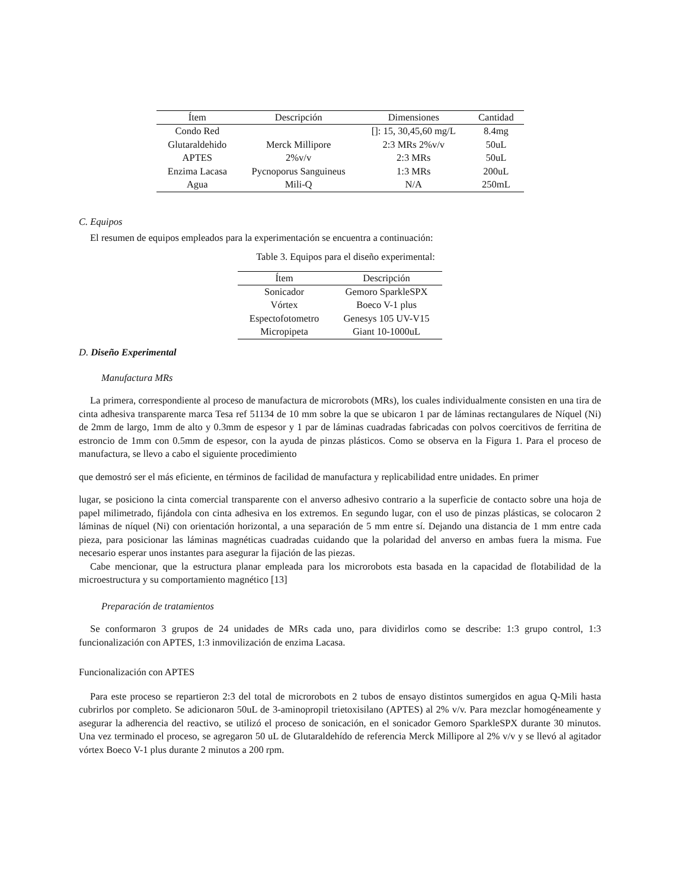| Ítem | Descripción | Dimensiones | Cantidad |
| --- | --- | --- | --- |
| Condo Red | | []: 15, 30,45,60 mg/L | 8.4mg |
| Glutaraldehido | Merck Millipore | 2:3 MRs 2%v/v | 50uL |
| APTES | 2%v/v | 2:3 MRs | 50uL |
| Enzima Lacasa | Pycnoporus Sanguineus | 1:3 MRs | 200uL |
| Agua | Mili-Q | N/A | 250mL |
C. Equipos
El resumen de equipos empleados para la experimentación se encuentra a continuación:
Table 3. Equipos para el diseño experimental:
| Ítem | Descripción |
| --- | --- |
| Sonicador | Gemoro SparkleSPX |
| Vórtex | Boeco V-1 plus |
| Espectofotometro | Genesys 105 UV-V15 |
| Micropipeta | Giant 10-1000uL |
D. Diseño Experimental
Manufactura MRs
La primera, correspondiente al proceso de manufactura de microrobots (MRs), los cuales individualmente consisten en una tira de cinta adhesiva transparente marca Tesa ref 51134 de 10 mm sobre la que se ubicaron 1 par de láminas rectangulares de Níquel (Ni) de 2mm de largo, 1mm de alto y 0.3mm de espesor y 1 par de láminas cuadradas fabricadas con polvos coercitivos de ferritina de estroncio de 1mm con 0.5mm de espesor, con la ayuda de pinzas plásticos. Como se observa en la Figura 1. Para el proceso de manufactura, se llevo a cabo el siguiente procedimiento
que demostró ser el más eficiente, en términos de facilidad de manufactura y replicabilidad entre unidades. En primer
lugar, se posiciono la cinta comercial transparente con el anverso adhesivo contrario a la superficie de contacto sobre una hoja de papel milimetrado, fijándola con cinta adhesiva en los extremos. En segundo lugar, con el uso de pinzas plásticas, se colocaron 2 láminas de níquel (Ni) con orientación horizontal, a una separación de 5 mm entre sí. Dejando una distancia de 1 mm entre cada pieza, para posicionar las láminas magnéticas cuadradas cuidando que la polaridad del anverso en ambas fuera la misma. Fue necesario esperar unos instantes para asegurar la fijación de las piezas.
Cabe mencionar, que la estructura planar empleada para los microrobots esta basada en la capacidad de flotabilidad de la microestructura y su comportamiento magnético [13]
Preparación de tratamientos
Se conformaron 3 grupos de 24 unidades de MRs cada uno, para dividirlos como se describe: 1:3 grupo control, 1:3 funcionalización con APTES, 1:3 inmovilización de enzima Lacasa.
Funcionalización con APTES
Para este proceso se repartieron 2:3 del total de microrobots en 2 tubos de ensayo distintos sumergidos en agua Q-Mili hasta cubrirlos por completo. Se adicionaron 50uL de 3-aminopropil trietoxisilano (APTES) al 2% v/v. Para mezclar homogéneamente y asegurar la adherencia del reactivo, se utilizó el proceso de sonicación, en el sonicador Gemoro SparkleSPX durante 30 minutos. Una vez terminado el proceso, se agregaron 50 uL de Glutaraldehído de referencia Merck Millipore al 2% v/v y se llevó al agitador vórtex Boeco V-1 plus durante 2 minutos a 200 rpm.